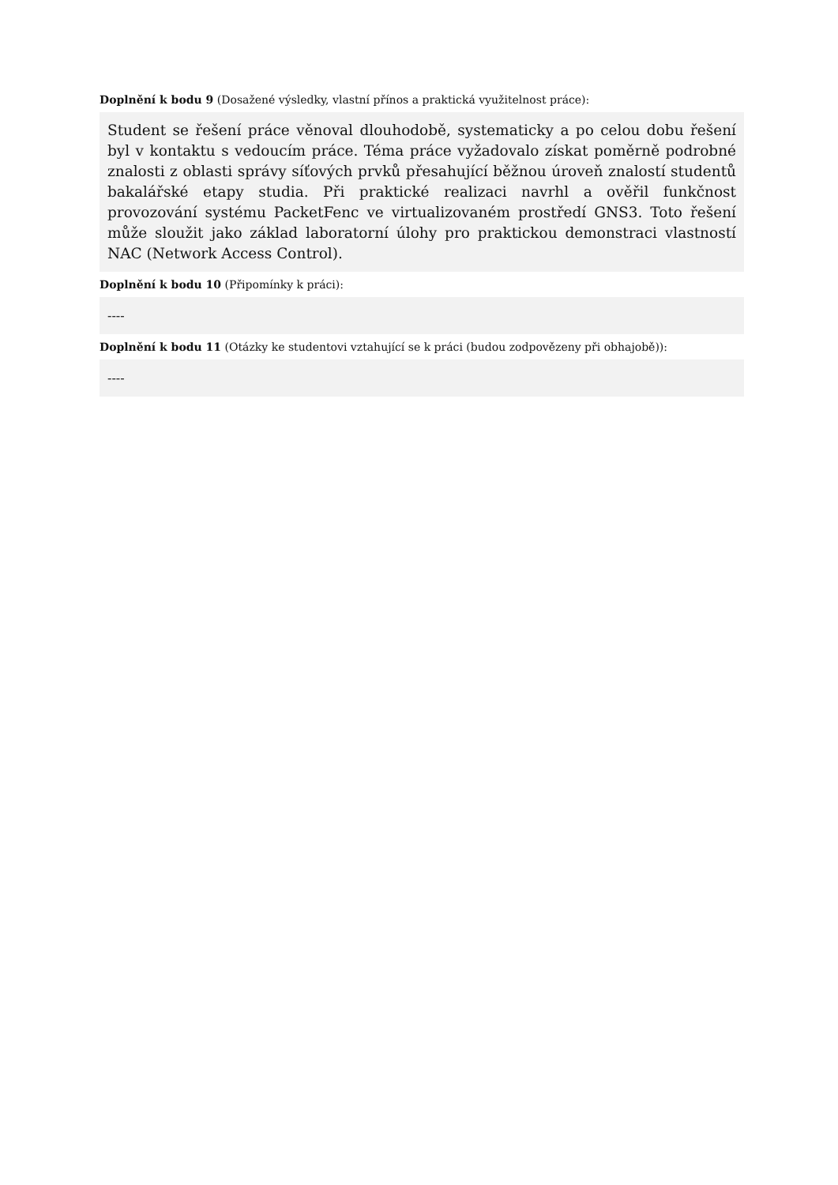Doplnění k bodu 9 (Dosažené výsledky, vlastní přínos a praktická využitelnost práce):
Student se řešení práce věnoval dlouhodobě, systematicky a po celou dobu řešení byl v kontaktu s vedoucím práce. Téma práce vyžadovalo získat poměrně podrobné znalosti z oblasti správy síťových prvků přesahující běžnou úroveň znalostí studentů bakalářské etapy studia. Při praktické realizaci navrhl a ověřil funkčnost provozování systému PacketFenc ve virtualizovaném prostředí GNS3. Toto řešení může sloužit jako základ laboratorní úlohy pro praktickou demonstraci vlastností NAC (Network Access Control).
Doplnění k bodu 10 (Připomínky k práci):
----
Doplnění k bodu 11 (Otázky ke studentovi vztahující se k práci (budou zodpovězeny při obhajobě)):
----